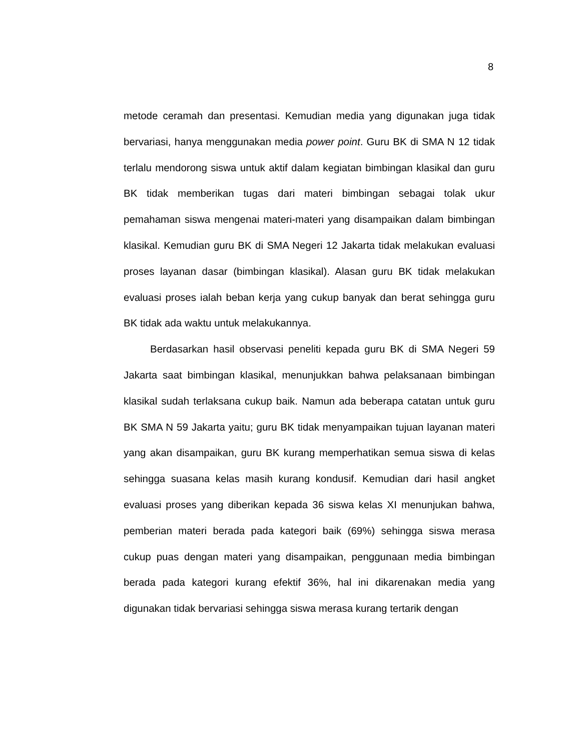8
metode ceramah dan presentasi. Kemudian media yang digunakan juga tidak bervariasi, hanya menggunakan media power point. Guru BK di SMA N 12 tidak terlalu mendorong siswa untuk aktif dalam kegiatan bimbingan klasikal dan guru BK tidak memberikan tugas dari materi bimbingan sebagai tolak ukur pemahaman siswa mengenai materi-materi yang disampaikan dalam bimbingan klasikal. Kemudian guru BK di SMA Negeri 12 Jakarta tidak melakukan evaluasi proses layanan dasar (bimbingan klasikal). Alasan guru BK tidak melakukan evaluasi proses ialah beban kerja yang cukup banyak dan berat sehingga guru BK tidak ada waktu untuk melakukannya.
Berdasarkan hasil observasi peneliti kepada guru BK di SMA Negeri 59 Jakarta saat bimbingan klasikal, menunjukkan bahwa pelaksanaan bimbingan klasikal sudah terlaksana cukup baik. Namun ada beberapa catatan untuk guru BK SMA N 59 Jakarta yaitu; guru BK tidak menyampaikan tujuan layanan materi yang akan disampaikan, guru BK kurang memperhatikan semua siswa di kelas sehingga suasana kelas masih kurang kondusif. Kemudian dari hasil angket evaluasi proses yang diberikan kepada 36 siswa kelas XI menunjukan bahwa, pemberian materi berada pada kategori baik (69%) sehingga siswa merasa cukup puas dengan materi yang disampaikan, penggunaan media bimbingan berada pada kategori kurang efektif 36%, hal ini dikarenakan media yang digunakan tidak bervariasi sehingga siswa merasa kurang tertarik dengan